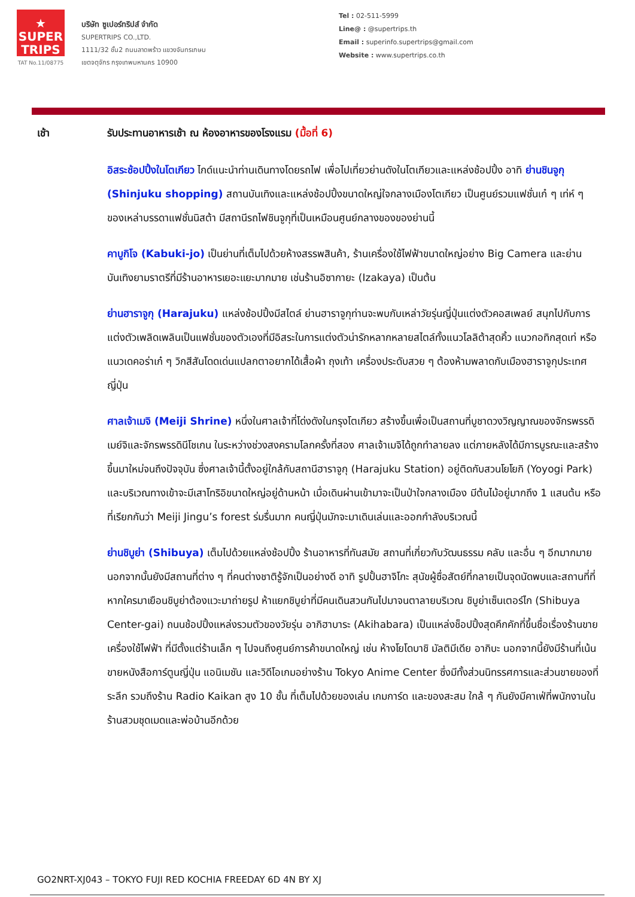★
SUPER
TRIPS
TAT No.11/08775
บริษัท ซูเปอร์ทริปส์ จำกัด
SUPERTRIPS CO.,LTD.
1111/32 ชั้น2 ถนนลาดพร้าว แขวงจันทรเกษม
เขตจตุจักร กรุงเทพมหานคร 10900
Tel : 02-511-5999
Line@ : @supertrips.th
Email : superinfo.supertrips@gmail.com
Website : www.supertrips.co.th
เช้า
รับประทานอาหารเช้า ณ ห้องอาหารของโรงแรม (มื้อที่ 6)
อิสระช้อปปิ้งในโตเกียว ไกด์แนะนำท่านเดินทางโดยรถไฟ เพื่อไปเที่ยวย่านดังในโตเกียวและแหล่งช้อปปิ้ง อาทิ ย่านชินจูกุ (Shinjuku shopping) สถานบันเทิงและแหล่งช้อปปิ้งขนาดใหญ่ใจกลางเมืองโตเกียว เป็นศูนย์รวมแฟชั่นเก๋ ๆ เท่ห์ ๆ ของเหล่าบรรดาแฟชั่นนิสต้า มีสถานีรถไฟชินจูกุที่เป็นเหมือนศูนย์กลางของของย่านนี้
คาบูกิโจ (Kabuki-jo) เป็นย่านที่เต็มไปด้วยห้างสรรพสินค้า, ร้านเครื่องใช้ไฟฟ้าขนาดใหญ่อย่าง Big Camera และย่านบันเทิงยามราตรีที่มีร้านอาหารเยอะแยะมากมาย เช่นร้านอิซากายะ (Izakaya) เป็นต้น
ย่านฮาราจูกุ (Harajuku) แหล่งช้อปปิ้งมีสไตล์ ย่านฮาราจูกุท่านจะพบกับเหล่าวัยรุ่นญี่ปุ่นแต่งตัวคอสเพลย์ สนุกไปกับการแต่งตัวเพลิดเพลินเป็นแฟชั่นของตัวเองที่มีอิสระในการแต่งตัวน่ารักหลากหลายสไตล์ทั้งแนวโลลิต้าสุดคิ้ว แนวกอทิกสุดเท่ หรือแนวเดคอร่าเก๋ ๆ วิกสีสันโดดเด่นแปลกตาอยากได้เสื้อผ้า ถุงเท้า เครื่องประดับสวย ๆ ต้องห้ามพลาดกับเมืองฮาราจูกุประเทศญี่ปุ่น
ศาลเจ้าเมจิ (Meiji Shrine) หนึ่งในศาลเจ้าที่โด่งดังในกรุงโตเกียว สร้างขึ้นเพื่อเป็นสถานที่บูชาดวงวิญญาณของจักรพรรดิเมย์จิและจักรพรรดินีโชเกน ในระหว่างช่วงสงครามโลกครั้งที่สอง ศาลเจ้าเมจิได้ถูกทำลายลง แต่ภายหลังได้มีการบูรณะและสร้างขึ้นมาใหม่จนถึงปัจจุบัน ซึ่งศาลเจ้านี้ตั้งอยู่ใกล้กับสถานีฮาราจูกุ (Harajuku Station) อยู่ติดกับสวนโยโยกิ (Yoyogi Park) และบริเวณทางเข้าจะมีเสาโทริอิขนาดใหญ่อยู่ด้านหน้า เมื่อเดินผ่านเข้ามาจะเป็นป่าใจกลางเมือง มีต้นไม้อยู่มากถึง 1 แสนต้น หรือที่เรียกกันว่า Meiji Jingu’s forest ร่มรื่นมาก คนญี่ปุ่นมักจะมาเดินเล่นและออกกำลังบริเวณนี้
ย่านชิบูย่า (Shibuya) เต็มไปด้วยแหล่งช้อปปิ้ง ร้านอาหารที่ทันสมัย สถานที่เกี่ยวกับวัฒนธรรม คลับ และอื่น ๆ อีกมากมาย นอกจากนั้นยังมีสถานที่ต่าง ๆ ที่คนต่างชาติรู้จักเป็นอย่างดี อาทิ รูปปั้นฮาจิโกะ สุนัขผู้ซื่อสัตย์ที่กลายเป็นจุดนัดพบและสถานที่ที่หากใครมาเยือนชิบูย่าต้องแวะมาถ่ายรูป ห้าแยกชิบูย่าที่มีคนเดินสวนกันไปมาจนตาลายบริเวณ ชิบูย่าเซ็นเตอร์ไก (Shibuya Center-gai) ถนนช้อปปิ้งแหล่งรวมตัวของวัยรุ่น อากิฮาบาระ (Akihabara) เป็นแหล่งช็อปปิ้งสุดคึกคักที่ขึ้นชื่อเรื่องร้านขายเครื่องใช้ไฟฟ้า ที่มีตั้งแต่ร้านเล็ก ๆ ไปจนถึงศูนย์การค้าขนาดใหญ่ เช่น ห้างโยโดบาชิ มัลติมีเดีย อากิบะ นอกจากนี้ยังมีร้านที่เน้นขายหนังสือการ์ตูนญี่ปุ่น แอนิเมชัน และวิดีโอเกมอย่างร้าน Tokyo Anime Center ซึ่งมีทั้งส่วนนิทรรศการและส่วนขายของที่ระลึก รวมถึงร้าน Radio Kaikan สูง 10 ชั้น ที่เต็มไปด้วยของเล่น เกมการ์ด และของสะสม ใกล้ ๆ กันยังมีคาเฟ่ที่พนักงานในร้านสวมชุดเมดและพ่อบ้านอีกด้วย
GO2NRT-XJ043 – TOKYO FUJI RED KOCHIA FREEDAY 6D 4N BY XJ